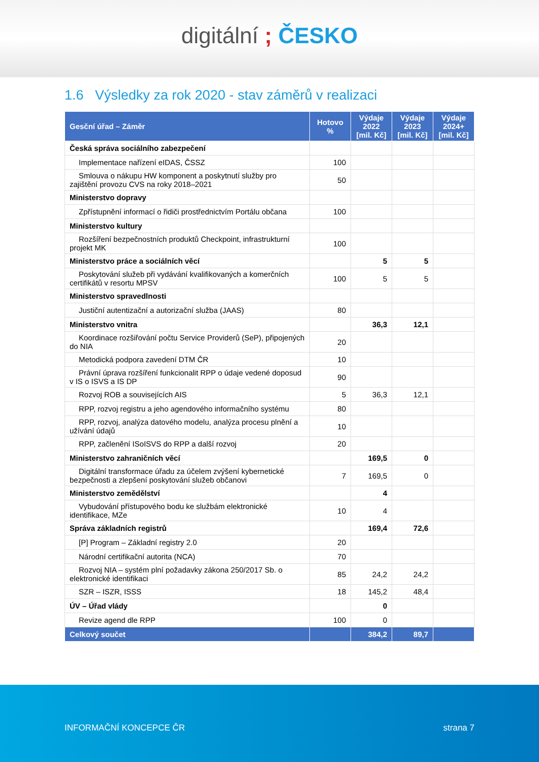digitální ; ČESKO
1.6 Výsledky za rok 2020 - stav záměrů v realizaci
| Gesční úřad – Záměr | Hotovo % | Výdaje 2022 [mil. Kč] | Výdaje 2023 [mil. Kč] | Výdaje 2024+ [mil. Kč] |
| --- | --- | --- | --- | --- |
| Česká správa sociálního zabezpečení | | | | |
| Implementace nařízení eIDAS, ČSSZ | 100 | | | |
| Smlouva o nákupu HW komponent a poskytnutí služby pro zajištění provozu CVS na roky 2018–2021 | 50 | | | |
| Ministerstvo dopravy | | | | |
| Zpřístupnění informací o řidiči prostřednictvím Portálu občana | 100 | | | |
| Ministerstvo kultury | | | | |
| Rozšíření bezpečnostních produktů Checkpoint, infrastrukturní projekt MK | 100 | | | |
| Ministerstvo práce a sociálních věcí | | 5 | 5 | |
| Poskytování služeb při vydávání kvalifikovaných a komerčních certifikátů v resortu MPSV | 100 | 5 | 5 | |
| Ministerstvo spravedlnosti | | | | |
| Justiční autentizační a autorizační služba (JAAS) | 80 | | | |
| Ministerstvo vnitra | | 36,3 | 12,1 | |
| Koordinace rozšiřování počtu Service Providerů (SeP), připojených do NIA | 20 | | | |
| Metodická podpora zavedení DTM ČR | 10 | | | |
| Právní úprava rozšíření funkcionalit RPP o údaje vedené doposud v IS o ISVS a IS DP | 90 | | | |
| Rozvoj ROB a souvisejících AIS | 5 | 36,3 | 12,1 | |
| RPP, rozvoj registru a jeho agendového informačního systému | 80 | | | |
| RPP, rozvoj, analýza datového modelu, analýza procesu plnění a užívání údajů | 10 | | | |
| RPP, začlenění ISoISVS do RPP a další rozvoj | 20 | | | |
| Ministerstvo zahraničních věcí | | 169,5 | 0 | |
| Digitální transformace úřadu za účelem zvýšení kybernetické bezpečnosti a zlepšení poskytování služeb občanovi | 7 | 169,5 | 0 | |
| Ministerstvo zemědělství | | 4 | | |
| Vybudování přístupového bodu ke službám elektronické identifikace, MZe | 10 | 4 | | |
| Správa základních registrů | | 169,4 | 72,6 | |
| [P] Program – Základní registry 2.0 | 20 | | | |
| Národní certifikační autorita (NCA) | 70 | | | |
| Rozvoj NIA – systém plní požadavky zákona 250/2017 Sb. o elektronické identifikaci | 85 | 24,2 | 24,2 | |
| SZR – ISZR, ISSS | 18 | 145,2 | 48,4 | |
| ÚV – Úřad vlády | | 0 | | |
| Revize agend dle RPP | 100 | 0 | | |
| Celkový součet | | 384,2 | 89,7 | |
INFORMAČNÍ KONCEPCE ČR strana 7